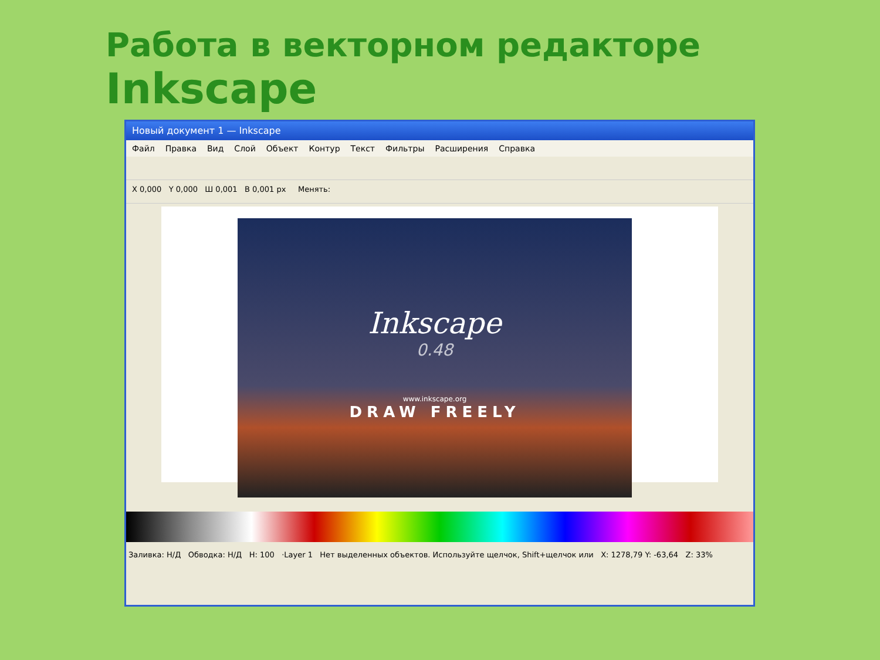Работа в векторном редакторе
Inkscape
Новый документ 1 — Inkscape
Файл Правка Вид Слой Объект Контур Текст Фильтры Расширения Справка
X 0,000 Y 0,000 Ш 0,001 В 0,001 px Менять:
Inkscape
0.48
www.inkscape.org
DRAW FREELY
Заливка: Н/Д Обводка: Н/Д Н: 100 ·Layer 1 Нет выделенных объектов. Используйте щелчок, Shift+щелчок или X: 1278,79 Y: -63,64 Z: 33%